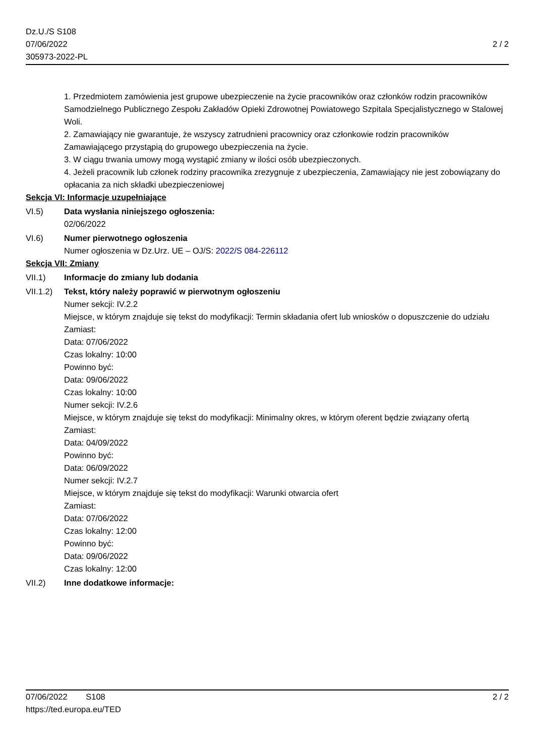Dz.U./S S108
07/06/2022
305973-2022-PL
2 / 2
1. Przedmiotem zamówienia jest grupowe ubezpieczenie na życie pracowników oraz członków rodzin pracowników Samodzielnego Publicznego Zespołu Zakładów Opieki Zdrowotnej Powiatowego Szpitala Specjalistycznego w Stalowej Woli.
2. Zamawiający nie gwarantuje, że wszyscy zatrudnieni pracownicy oraz członkowie rodzin pracowników Zamawiającego przystąpią do grupowego ubezpieczenia na życie.
3. W ciągu trwania umowy mogą wystąpić zmiany w ilości osób ubezpieczonych.
4. Jeżeli pracownik lub członek rodziny pracownika zrezygnuje z ubezpieczenia, Zamawiający nie jest zobowiązany do opłacania za nich składki ubezpieczeniowej
Sekcja VI: Informacje uzupełniające
VI.5) Data wysłania niniejszego ogłoszenia:
02/06/2022
VI.6) Numer pierwotnego ogłoszenia
Numer ogłoszenia w Dz.Urz. UE – OJ/S: 2022/S 084-226112
Sekcja VII: Zmiany
VII.1) Informacje do zmiany lub dodania
VII.1.2)
Tekst, który należy poprawić w pierwotnym ogłoszeniu
Numer sekcji: IV.2.2
Miejsce, w którym znajduje się tekst do modyfikacji: Termin składania ofert lub wniosków o dopuszczenie do udziału
Zamiast:
Data: 07/06/2022
Czas lokalny: 10:00
Powinno być:
Data: 09/06/2022
Czas lokalny: 10:00
Numer sekcji: IV.2.6
Miejsce, w którym znajduje się tekst do modyfikacji: Minimalny okres, w którym oferent będzie związany ofertą
Zamiast:
Data: 04/09/2022
Powinno być:
Data: 06/09/2022
Numer sekcji: IV.2.7
Miejsce, w którym znajduje się tekst do modyfikacji: Warunki otwarcia ofert
Zamiast:
Data: 07/06/2022
Czas lokalny: 12:00
Powinno być:
Data: 09/06/2022
Czas lokalny: 12:00
VII.2) Inne dodatkowe informacje:
07/06/2022 S108
https://ted.europa.eu/TED
2 / 2